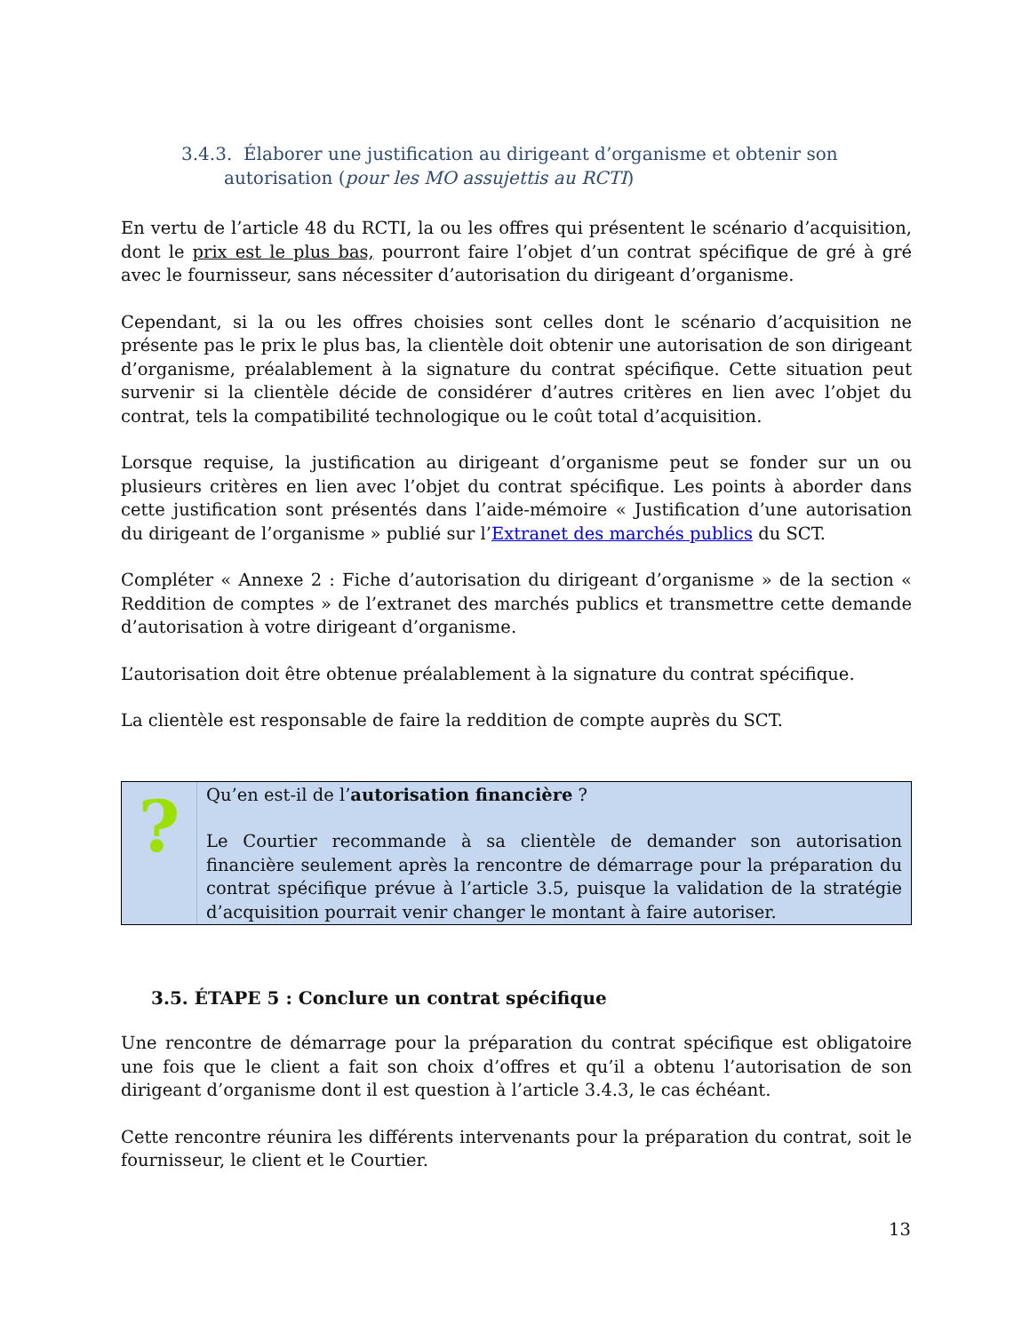3.4.3. Élaborer une justification au dirigeant d’organisme et obtenir son autorisation (pour les MO assujettis au RCTI)
En vertu de l’article 48 du RCTI, la ou les offres qui présentent le scénario d’acquisition, dont le prix est le plus bas, pourront faire l’objet d’un contrat spécifique de gré à gré avec le fournisseur, sans nécessiter d’autorisation du dirigeant d’organisme.
Cependant, si la ou les offres choisies sont celles dont le scénario d’acquisition ne présente pas le prix le plus bas, la clientèle doit obtenir une autorisation de son dirigeant d’organisme, préalablement à la signature du contrat spécifique. Cette situation peut survenir si la clientèle décide de considérer d’autres critères en lien avec l’objet du contrat, tels la compatibilité technologique ou le coût total d’acquisition.
Lorsque requise, la justification au dirigeant d’organisme peut se fonder sur un ou plusieurs critères en lien avec l’objet du contrat spécifique. Les points à aborder dans cette justification sont présentés dans l’aide-mémoire « Justification d’une autorisation du dirigeant de l’organisme » publié sur l’Extranet des marchés publics du SCT.
Compléter « Annexe 2 : Fiche d’autorisation du dirigeant d’organisme » de la section « Reddition de comptes » de l’extranet des marchés publics et transmettre cette demande d’autorisation à votre dirigeant d’organisme.
L’autorisation doit être obtenue préalablement à la signature du contrat spécifique.
La clientèle est responsable de faire la reddition de compte auprès du SCT.
?
Qu’en est-il de l’autorisation financière ?
Le Courtier recommande à sa clientèle de demander son autorisation financière seulement après la rencontre de démarrage pour la préparation du contrat spécifique prévue à l’article 3.5, puisque la validation de la stratégie d’acquisition pourrait venir changer le montant à faire autoriser.
3.5. ÉTAPE 5 : Conclure un contrat spécifique
Une rencontre de démarrage pour la préparation du contrat spécifique est obligatoire une fois que le client a fait son choix d’offres et qu’il a obtenu l’autorisation de son dirigeant d’organisme dont il est question à l’article 3.4.3, le cas échéant.
Cette rencontre réunira les différents intervenants pour la préparation du contrat, soit le fournisseur, le client et le Courtier.
13